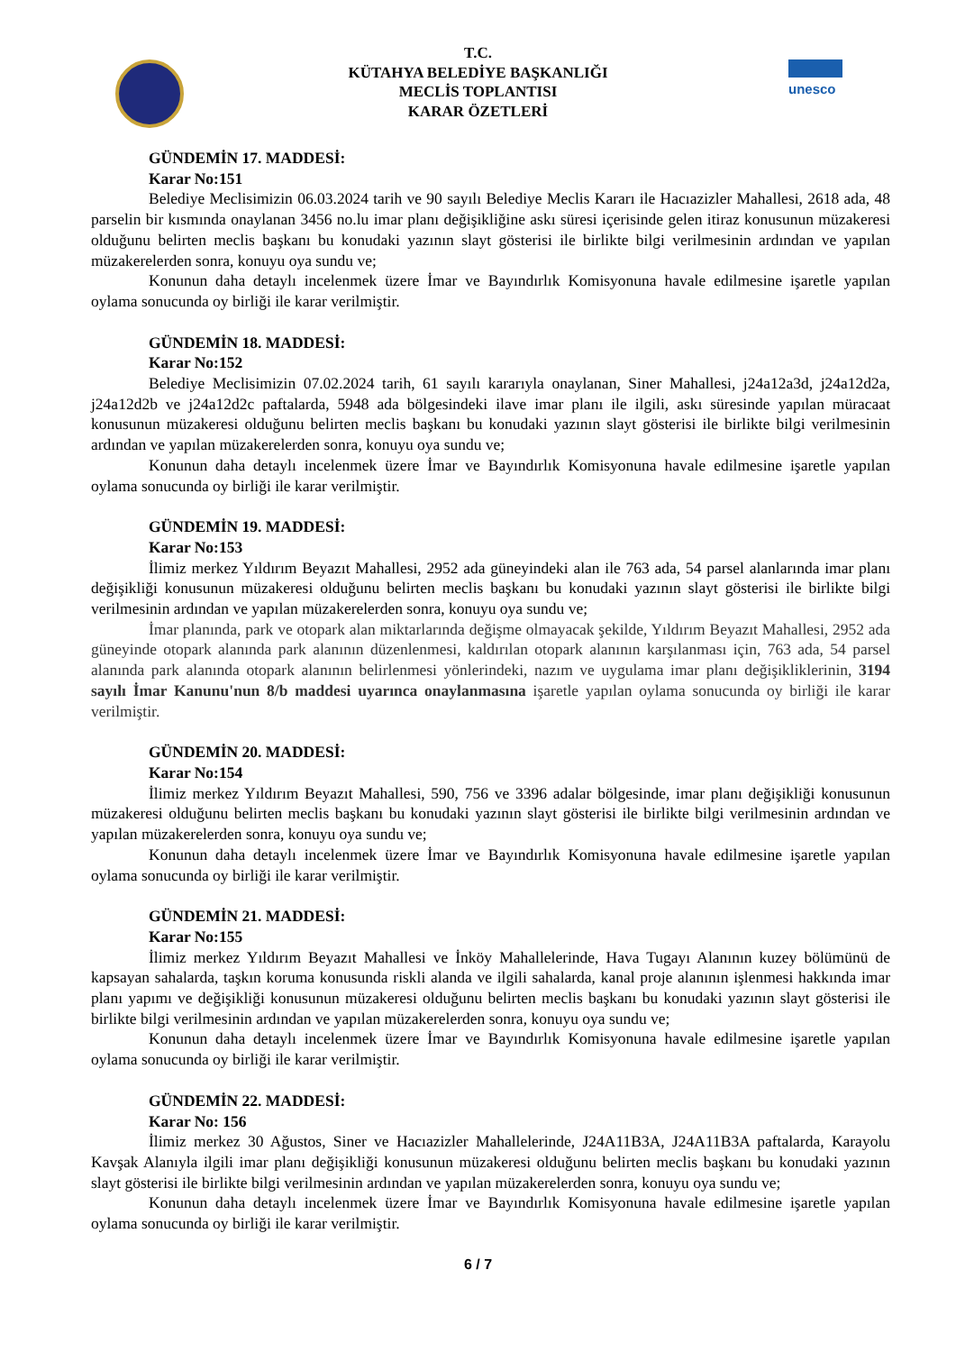T.C.
KÜTAHYA BELEDİYE BAŞKANLIĞI
MECLİS TOPLANTISI
KARAR ÖZETLERİ
unesco
GÜNDEMİN 17. MADDESİ:
Karar No:151
Belediye Meclisimizin 06.03.2024 tarih ve 90 sayılı Belediye Meclis Kararı ile Hacıazizler Mahallesi, 2618 ada, 48 parselin bir kısmında onaylanan 3456 no.lu imar planı değişikliğine askı süresi içerisinde gelen itiraz konusunun müzakeresi olduğunu belirten meclis başkanı bu konudaki yazının slayt gösterisi ile birlikte bilgi verilmesinin ardından ve yapılan müzakerelerden sonra, konuyu oya sundu ve;
Konunun daha detaylı incelenmek üzere İmar ve Bayındırlık Komisyonuna havale edilmesine işaretle yapılan oylama sonucunda oy birliği ile karar verilmiştir.
GÜNDEMİN 18. MADDESİ:
Karar No:152
Belediye Meclisimizin 07.02.2024 tarih, 61 sayılı kararıyla onaylanan, Siner Mahallesi, j24a12a3d, j24a12d2a, j24a12d2b ve j24a12d2c paftalarda, 5948 ada bölgesindeki ilave imar planı ile ilgili, askı süresinde yapılan müracaat konusunun müzakeresi olduğunu belirten meclis başkanı bu konudaki yazının slayt gösterisi ile birlikte bilgi verilmesinin ardından ve yapılan müzakerelerden sonra, konuyu oya sundu ve;
Konunun daha detaylı incelenmek üzere İmar ve Bayındırlık Komisyonuna havale edilmesine işaretle yapılan oylama sonucunda oy birliği ile karar verilmiştir.
GÜNDEMİN 19. MADDESİ:
Karar No:153
İlimiz merkez Yıldırım Beyazıt Mahallesi, 2952 ada güneyindeki alan ile 763 ada, 54 parsel alanlarında imar planı değişikliği konusunun müzakeresi olduğunu belirten meclis başkanı bu konudaki yazının slayt gösterisi ile birlikte bilgi verilmesinin ardından ve yapılan müzakerelerden sonra, konuyu oya sundu ve;
İmar planında, park ve otopark alan miktarlarında değişme olmayacak şekilde, Yıldırım Beyazıt Mahallesi, 2952 ada güneyinde otopark alanında park alanının düzenlenmesi, kaldırılan otopark alanının karşılanması için, 763 ada, 54 parsel alanında park alanında otopark alanının belirlenmesi yönlerindeki, nazım ve uygulama imar planı değişikliklerinin, 3194 sayılı İmar Kanunu'nun 8/b maddesi uyarınca onaylanmasına işaretle yapılan oylama sonucunda oy birliği ile karar verilmiştir.
GÜNDEMİN 20. MADDESİ:
Karar No:154
İlimiz merkez Yıldırım Beyazıt Mahallesi, 590, 756 ve 3396 adalar bölgesinde, imar planı değişikliği konusunun müzakeresi olduğunu belirten meclis başkanı bu konudaki yazının slayt gösterisi ile birlikte bilgi verilmesinin ardından ve yapılan müzakerelerden sonra, konuyu oya sundu ve;
Konunun daha detaylı incelenmek üzere İmar ve Bayındırlık Komisyonuna havale edilmesine işaretle yapılan oylama sonucunda oy birliği ile karar verilmiştir.
GÜNDEMİN 21. MADDESİ:
Karar No:155
İlimiz merkez Yıldırım Beyazıt Mahallesi ve İnköy Mahallelerinde, Hava Tugayı Alanının kuzey bölümünü de kapsayan sahalarda, taşkın koruma konusunda riskli alanda ve ilgili sahalarda, kanal proje alanının işlenmesi hakkında imar planı yapımı ve değişikliği konusunun müzakeresi olduğunu belirten meclis başkanı bu konudaki yazının slayt gösterisi ile birlikte bilgi verilmesinin ardından ve yapılan müzakerelerden sonra, konuyu oya sundu ve;
Konunun daha detaylı incelenmek üzere İmar ve Bayındırlık Komisyonuna havale edilmesine işaretle yapılan oylama sonucunda oy birliği ile karar verilmiştir.
GÜNDEMİN 22. MADDESİ:
Karar No: 156
İlimiz merkez 30 Ağustos, Siner ve Hacıazizler Mahallelerinde, J24A11B3A, J24A11B3A paftalarda, Karayolu Kavşak Alanıyla ilgili imar planı değişikliği konusunun müzakeresi olduğunu belirten meclis başkanı bu konudaki yazının slayt gösterisi ile birlikte bilgi verilmesinin ardından ve yapılan müzakerelerden sonra, konuyu oya sundu ve;
Konunun daha detaylı incelenmek üzere İmar ve Bayındırlık Komisyonuna havale edilmesine işaretle yapılan oylama sonucunda oy birliği ile karar verilmiştir.
6 / 7